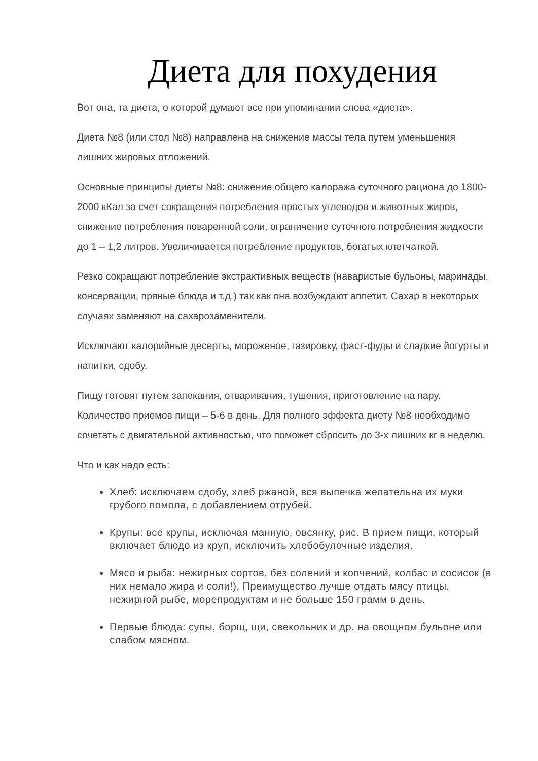Диета для похудения
Вот она, та диета, о которой думают все при упоминании слова «диета».
Диета №8 (или стол №8) направлена на снижение массы тела путем уменьшения лишних жировых отложений.
Основные принципы диеты №8: снижение общего калоража суточного рациона до 1800-2000 кКал за счет сокращения потребления простых углеводов и животных жиров, снижение потребления поваренной соли, ограничение суточного потребления жидкости до 1 – 1,2 литров. Увеличивается потребление продуктов, богатых клетчаткой.
Резко сокращают потребление экстрактивных веществ (наваристые бульоны, маринады, консервации, пряные блюда и т.д.) так как она возбуждают аппетит. Сахар в некоторых случаях заменяют на сахарозаменители.
Исключают калорийные десерты, мороженое, газировку, фаст-фуды и сладкие йогурты и напитки, сдобу.
Пищу готовят путем запекания, отваривания, тушения, приготовление на пару. Количество приемов пищи – 5-6 в день. Для полного эффекта диету №8 необходимо сочетать с двигательной активностью, что поможет сбросить до 3-х лишних кг в неделю.
Что и как надо есть:
Хлеб: исключаем сдобу, хлеб ржаной, вся выпечка желательна их муки грубого помола, с добавлением отрубей.
Крупы: все крупы, исключая манную, овсянку, рис. В прием пищи, который включает блюдо из круп, исключить хлебобулочные изделия.
Мясо и рыба: нежирных сортов, без солений и копчений, колбас и сосисок (в них немало жира и соли!). Преимущество лучше отдать мясу птицы, нежирной рыбе, морепродуктам и не больше 150 грамм в день.
Первые блюда: супы, борщ, щи, свекольник и др. на овощном бульоне или слабом мясном.